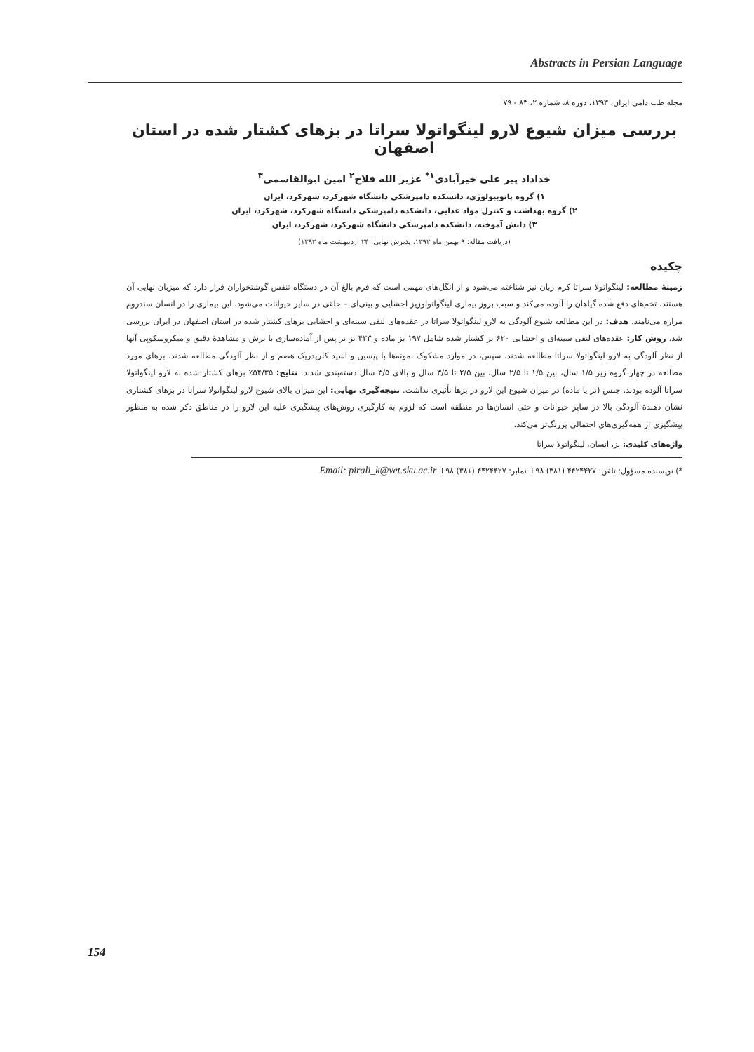Abstracts in Persian Language
مجله طب دامی ایران، ۱۳۹۳، دوره ۸، شماره ۲، ۸۳ - ۷۹
بررسی میزان شیوع لارو لینگواتولا سراتا در بزهای کشتار شده در استان اصفهان
خداداد پیر علی خیرآبادی<sup>۱*</sup> عزیز الله فلاح<sup>۲</sup> امین ابوالقاسمی<sup>۳</sup>
۱) گروه پاتوبیولوژی، دانشکده دامپزشکی دانشگاه شهرکرد، شهرکرد، ایران
۲) گروه بهداشت و کنترل مواد غذایی، دانشکده دامپزشکی دانشگاه شهرکرد، شهرکرد، ایران
۳) دانش آموخته، دانشکده دامپزشکی دانشگاه شهرکرد، شهرکرد، ایران
(دریافت مقاله: ۹ بهمن ماه ۱۳۹۲، پذیرش نهایی: ۲۴ اردیبهشت ماه ۱۳۹۳)
چکیده
زمینهٔ مطالعه: لینگواتولا سراتا کرم زبان نیز شناخته می‌شود و از انگل‌های مهمی است که فرم بالغ آن در دستگاه تنفس گوشتخواران قرار دارد که میزبان نهایی آن هستند. تخم‌های دفع شده گیاهان را آلوده می‌کند و سبب بروز بیماری لینگواتولوزیز احشایی و بینی‌ای – حلقی در سایر حیوانات می‌شود. این بیماری را در انسان سندروم مراره می‌نامند. هدف: در این مطالعه شیوع آلودگی به لارو لینگواتولا سراتا در عقده‌های لنفی سینه‌ای و احشایی بزهای کشتار شده در استان اصفهان در ایران بررسی شد. روش کار: عقده‌های لنفی سینه‌ای و احشایی ۶۲۰ بز کشتار شده شامل ۱۹۷ بز ماده و ۴۲۳ بز نر پس از آماده‌سازی با برش و مشاهدهٔ دقیق و میکروسکوپی آنها از نظر آلودگی به لارو لینگواتولا سراتا مطالعه شدند. سپس، در موارد مشکوک نمونه‌ها با پپسین و اسید کلریدریک هضم و از نظر آلودگی مطالعه شدند. بزهای مورد مطالعه در چهار گروه زیر ۱/۵ سال، بین ۱/۵ تا ۲/۵ سال، بین ۲/۵ تا ۳/۵ سال و بالای ۳/۵ سال دسته‌بندی شدند. نتایج: ۵۴/۳۵٪ بزهای کشتار شده به لارو لینگواتولا سراتا آلوده بودند. جنس (نر یا ماده) در میزان شیوع این لارو در بزها تأثیری نداشت. نتیجه‌گیری نهایی: این میزان بالای شیوع لارو لینگواتولا سراتا در بزهای کشتاری نشان دهندهٔ آلودگی بالا در سایر حیوانات و حتی انسان‌ها در منطقه است که لزوم به کارگیری روش‌های پیشگیری علیه این لارو را در مناطق ذکر شده به منظور پیشگیری از همه‌گیری‌های احتمالی پررنگ‌تر می‌کند.
واژه‌های کلیدی: بز، انسان، لینگواتولا سراتا
*) نویسنده مسؤول: تلفن: ۴۴۲۴۴۲۷ (۳۸۱) ۹۸+ نمابر: ۴۴۲۴۴۲۷ (۳۸۱) ۹۸+ Email: pirali_k@vet.sku.ac.ir
154